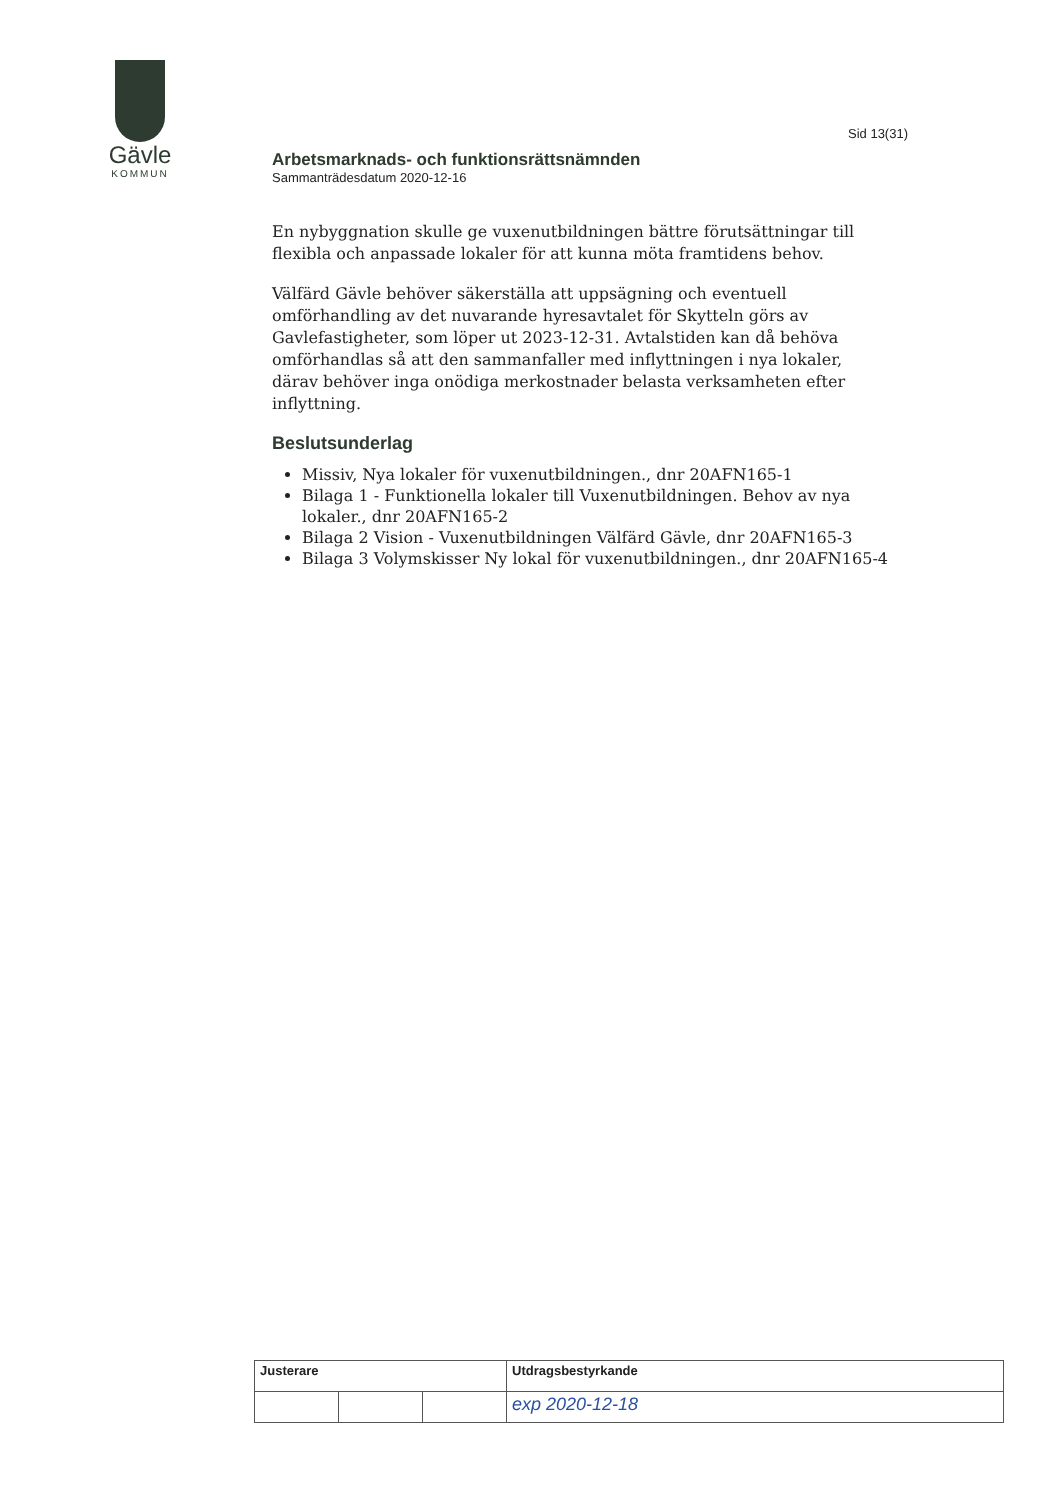Gävle
KOMMUN
Sid 13(31)
Arbetsmarknads- och funktionsrättsnämnden
Sammanträdesdatum 2020-12-16
En nybyggnation skulle ge vuxenutbildningen bättre förutsättningar till flexibla och anpassade lokaler för att kunna möta framtidens behov.
Välfärd Gävle behöver säkerställa att uppsägning och eventuell omförhandling av det nuvarande hyresavtalet för Skytteln görs av Gavlefastigheter, som löper ut 2023-12-31. Avtalstiden kan då behöva omförhandlas så att den sammanfaller med inflyttningen i nya lokaler, därav behöver inga onödiga merkostnader belasta verksamheten efter inflyttning.
Beslutsunderlag
Missiv, Nya lokaler för vuxenutbildningen., dnr 20AFN165-1
Bilaga 1 - Funktionella lokaler till Vuxenutbildningen. Behov av nya lokaler., dnr 20AFN165-2
Bilaga 2 Vision - Vuxenutbildningen Välfärd Gävle, dnr 20AFN165-3
Bilaga 3 Volymskisser Ny lokal för vuxenutbildningen., dnr 20AFN165-4
| Justerare | | | Utdragsbestyrkande |
| | | | exp 2020-12-18 |